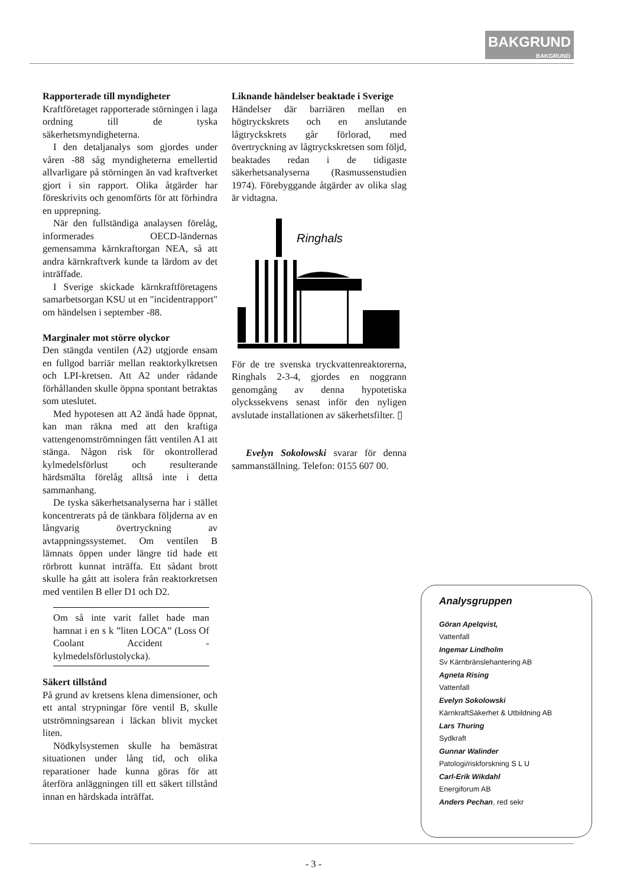BAKGRUND
BAKGRUND
Rapporterade till myndigheter
Kraftföretaget rapporterade störningen i laga ordning till de tyska säkerhetsmyndigheterna.
I den detaljanalys som gjordes under våren -88 såg myndigheterna emellertid allvarligare på störningen än vad kraftverket gjort i sin rapport. Olika åtgärder har föreskrivits och genomförts för att förhindra en upprepning.
När den fullständiga analaysen förelåg, informerades OECD-ländernas gemensamma kärnkraftorgan NEA, så att andra kärnkraftverk kunde ta lärdom av det inträffade.
I Sverige skickade kärnkraftföretagens samarbetsorgan KSU ut en "incidentrapport" om händelsen i september -88.
Marginaler mot större olyckor
Den stängda ventilen (A2) utgjorde ensam en fullgod barriär mellan reaktorkylkretsen och LPI-kretsen. Att A2 under rådande förhållanden skulle öppna spontant betraktas som uteslutet.
Med hypotesen att A2 ändå hade öppnat, kan man räkna med att den kraftiga vattengenomströmningen fått ventilen A1 att stänga. Någon risk för okontrollerad kylmedelsförlust och resulterande härdsmälta förelåg alltså inte i detta sammanhang.
De tyska säkerhetsanalyserna har i stället koncentrerats på de tänkbara följderna av en långvarig övertryckning av avtappningssystemet. Om ventilen B lämnats öppen under längre tid hade ett rörbrott kunnat inträffa. Ett sådant brott skulle ha gått att isolera från reaktorkretsen med ventilen B eller D1 och D2.
Om så inte varit fallet hade man hamnat i en s k ”liten LOCA” (Loss Of Coolant Accident - kylmedelsförlustolycka).
Säkert tillstånd
På grund av kretsens klena dimensioner, och ett antal strypningar före ventil B, skulle utströmningsarean i läckan blivit mycket liten.
Nödkylsystemen skulle ha bemästrat situationen under lång tid, och olika reparationer hade kunna göras för att återföra anläggningen till ett säkert tillstånd innan en härdskada inträffat.
Liknande händelser beaktade i Sverige
Händelser där barriären mellan en högtryckskrets och en anslutande lågtryckskrets går förlorad, med övertryckning av lågtryckskretsen som följd, beaktades redan i de tidigaste säkerhetsanalyserna (Rasmussenstudien 1974). Förebyggande åtgärder av olika slag är vidtagna.
Ringhals
För de tre svenska tryckvattenreaktorerna, Ringhals 2-3-4, gjordes en noggrann genomgång av denna hypotetiska olyckssekvens senast inför den nyligen avslutade installationen av säkerhetsfilter. ▯
Evelyn Sokolowski svarar för denna sammanställning. Telefon: 0155 607 00.
Analysgruppen
Göran Apelqvist,
Vattenfall
Ingemar Lindholm
Sv Kärnbränslehantering AB
Agneta Rising
Vattenfall
Evelyn Sokolowski
KärnkraftSäkerhet & Utbildning AB
Lars Thuring
Sydkraft
Gunnar Walinder
Patologi/riskforskning S L U
Carl-Erik Wikdahl
Energiforum AB
Anders Pechan, red sekr
- 3 -